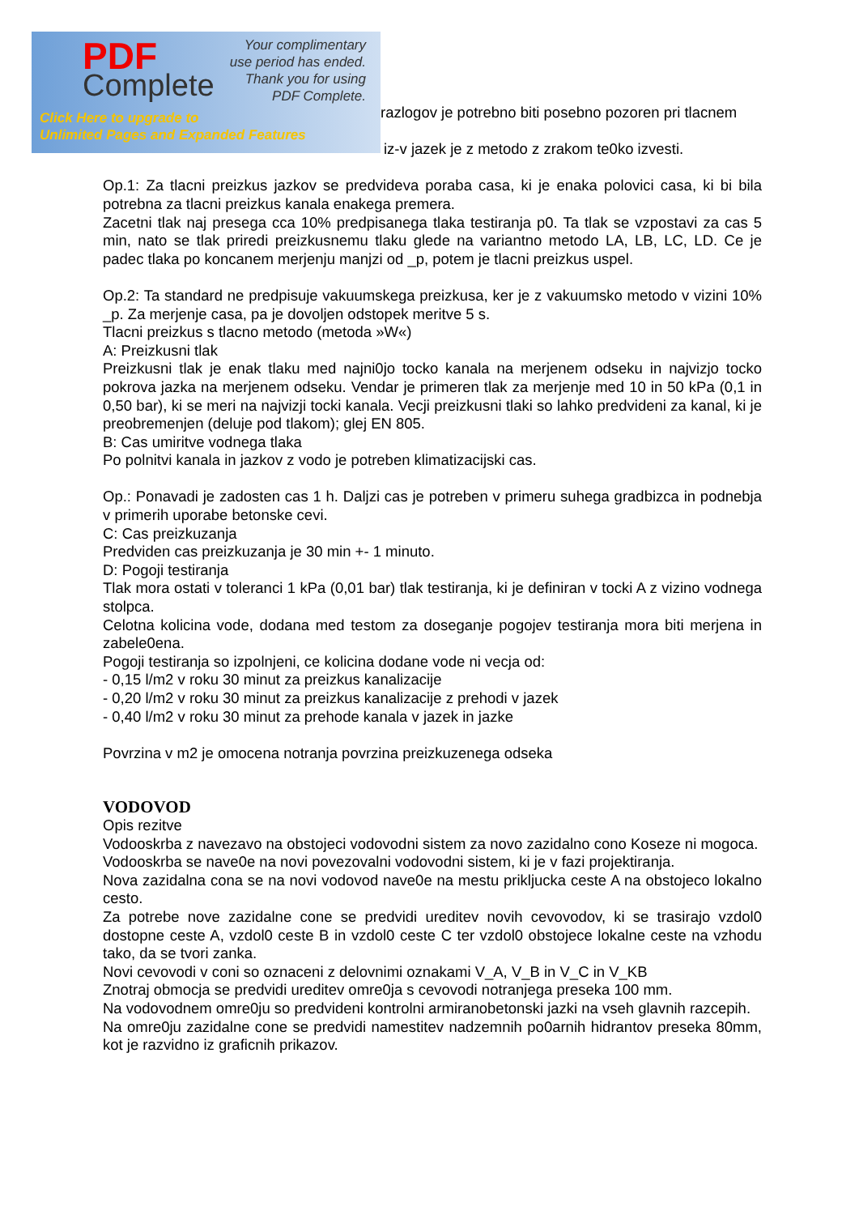PDF
Complete
Your complimentary
use period has ended.
Thank you for using
PDF Complete.
Click Here to upgrade to
Unlimited Pages and Expanded Features
razlogov je potrebno biti posebno pozoren pri tlacnem
iz-v jazek je z metodo z zrakom te0ko izvesti.
Op.1: Za tlacni preizkus jazkov se predvideva poraba casa, ki je enaka polovici casa, ki bi bila potrebna za tlacni preizkus kanala enakega premera.
Zacetni tlak naj presega cca 10% predpisanega tlaka testiranja p0. Ta tlak se vzpostavi za cas 5 min, nato se tlak priredi preizkusnemu tlaku glede na variantno metodo LA, LB, LC, LD. Ce je padec tlaka po koncanem merjenju manjzi od _p, potem je tlacni preizkus uspel.
Op.2: Ta standard ne predpisuje vakuumskega preizkusa, ker je z vakuumsko metodo v vizini 10% _p. Za merjenje casa, pa je dovoljen odstopek meritve 5 s.
Tlacni preizkus s tlacno metodo (metoda »W«)
A: Preizkusni tlak
Preizkusni tlak je enak tlaku med najni0jo tocko kanala na merjenem odseku in najvizjo tocko pokrova jazka na merjenem odseku. Vendar je primeren tlak za merjenje med 10 in 50 kPa (0,1 in 0,50 bar), ki se meri na najvizji tocki kanala. Vecji preizkusni tlaki so lahko predvideni za kanal, ki je preobremenjen (deluje pod tlakom); glej EN 805.
B: Cas umiritve vodnega tlaka
Po polnitvi kanala in jazkov z vodo je potreben klimatizacijski cas.
Op.: Ponavadi je zadosten cas 1 h. Daljzi cas je potreben v primeru suhega gradbizca in podnebja v primerih uporabe betonske cevi.
C: Cas preizkuzanja
Predviden cas preizkuzanja je 30 min +- 1 minuto.
D: Pogoji testiranja
Tlak mora ostati v toleranci 1 kPa (0,01 bar) tlak testiranja, ki je definiran v tocki A z vizino vodnega stolpca.
Celotna kolicina vode, dodana med testom za doseganje pogojev testiranja mora biti merjena in zabele0ena.
Pogoji testiranja so izpolnjeni, ce kolicina dodane vode ni vecja od:
- 0,15 l/m2 v roku 30 minut za preizkus kanalizacije
- 0,20 l/m2 v roku 30 minut za preizkus kanalizacije z prehodi v jazek
- 0,40 l/m2 v roku 30 minut za prehode kanala v jazek in jazke
Povrzina v m2 je omocena notranja povrzina preizkuzenega odseka
VODOVOD
Opis rezitve
Vodooskrba z navezavo na obstojeci vodovodni sistem za novo zazidalno cono Koseze ni mogoca.
Vodooskrba se nave0e na novi povezovalni vodovodni sistem, ki je v fazi projektiranja.
Nova zazidalna cona se na novi vodovod nave0e na mestu prikljucka ceste A na obstojeco lokalno cesto.
Za potrebe nove zazidalne cone se predvidi ureditev novih cevovodov, ki se trasirajo vzdol0 dostopne ceste A, vzdol0 ceste B in vzdol0 ceste C ter vzdol0 obstojece lokalne ceste na vzhodu tako, da se tvori zanka.
Novi cevovodi v coni so oznaceni z delovnimi oznakami V_A, V_B in V_C in V_KB
Znotraj obmocja se predvidi ureditev omre0ja s cevovodi notranjega preseka 100 mm.
Na vodovodnem omre0ju so predvideni kontrolni armiranobetonski jazki na vseh glavnih razcepih.
Na omre0ju zazidalne cone se predvidi namestitev nadzemnih po0arnih hidrantov preseka 80mm, kot je razvidno iz graficnih prikazov.